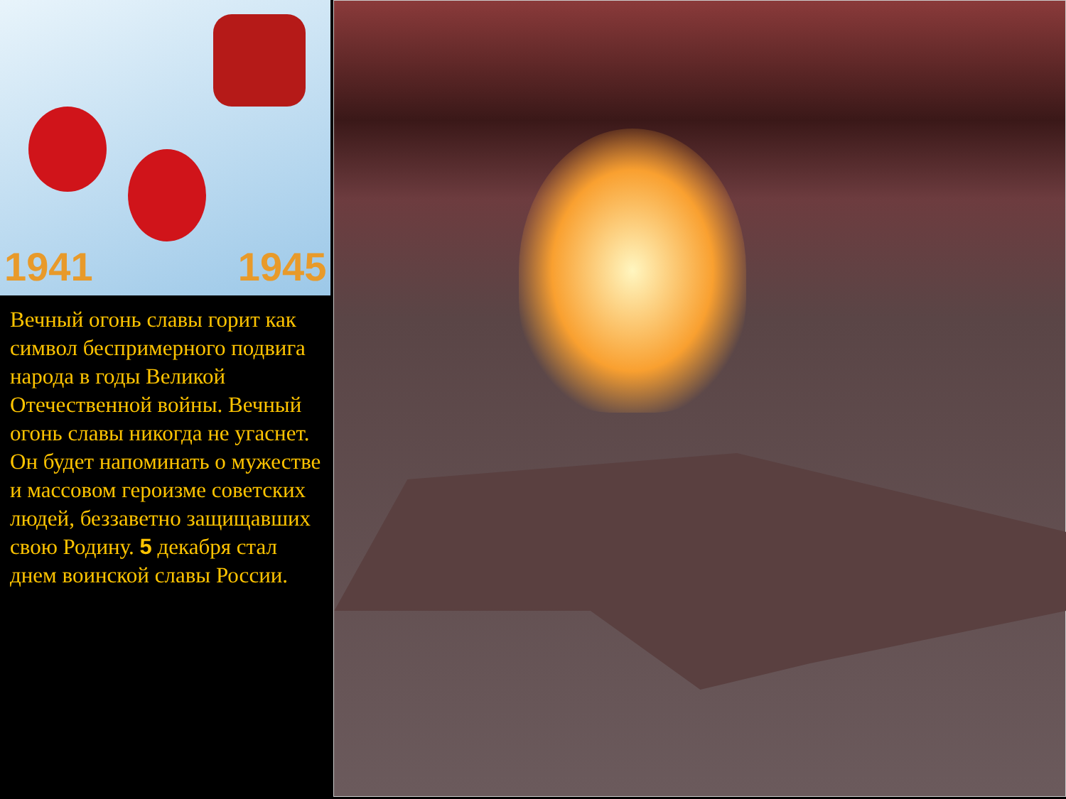1941 1945
Вечный огонь славы горит как символ беспримерного подвига народа в годы Великой Отечественной войны. Вечный огонь славы никогда не угаснет. Он будет напоминать о мужестве и массовом героизме советских людей, беззаветно защищавших свою Родину. 5 декабря стал днем воинской славы России.